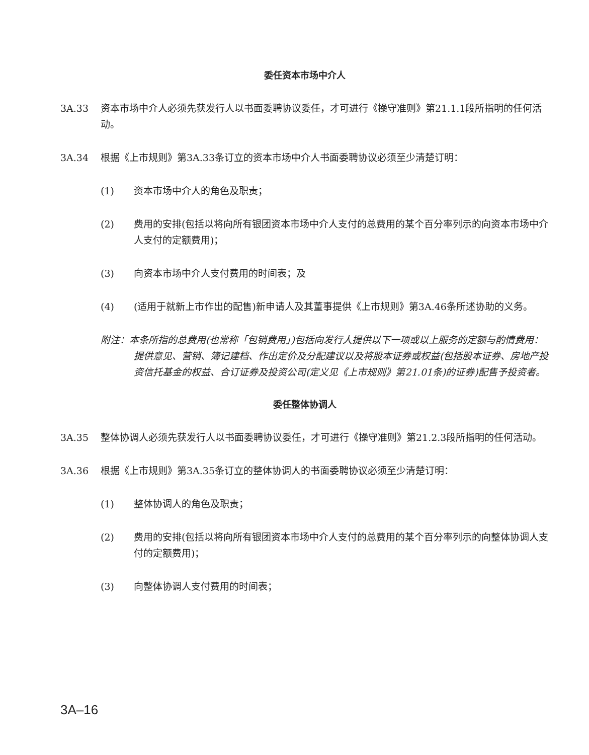委任资本市场中介人
3A.33 资本市场中介人必须先获发行人以书面委聘协议委任，才可进行《操守准则》第21.1.1段所指明的任何活动。
3A.34 根据《上市规则》第3A.33条订立的资本市场中介人书面委聘协议必须至少清楚订明：
(1) 资本市场中介人的角色及职责；
(2) 费用的安排(包括以将向所有银团资本市场中介人支付的总费用的某个百分率列示的向资本市场中介人支付的定额费用)；
(3) 向资本市场中介人支付费用的时间表；及
(4) (适用于就新上市作出的配售)新申请人及其董事提供《上市规则》第3A.46条所述协助的义务。
附注：本条所指的总费用(也常称「包销费用」)包括向发行人提供以下一项或以上服务的定额与酌情费用：提供意见、营销、簿记建档、作出定价及分配建议以及将股本证券或权益(包括股本证券、房地产投资信托基金的权益、合订证券及投资公司(定义见《上市规则》第21.01条)的证券)配售予投资者。
委任整体协调人
3A.35 整体协调人必须先获发行人以书面委聘协议委任，才可进行《操守准则》第21.2.3段所指明的任何活动。
3A.36 根据《上市规则》第3A.35条订立的整体协调人的书面委聘协议必须至少清楚订明：
(1) 整体协调人的角色及职责；
(2) 费用的安排(包括以将向所有银团资本市场中介人支付的总费用的某个百分率列示的向整体协调人支付的定额费用)；
(3) 向整体协调人支付费用的时间表；
3A–16